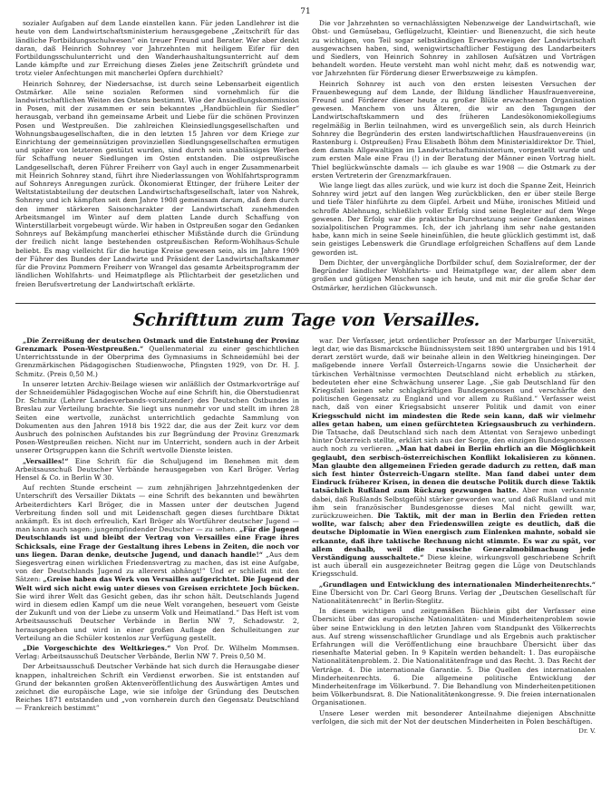71
sozialer Aufgaben auf dem Lande einstellen kann. Für jeden Landlehrer ist die heute von dem Landwirtschaftsministerium herausgegebene „Zeitschrift für das ländliche Fortbildungsschulwesen“ ein treuer Freund und Berater. Wer aber denkt daran, daß Heinrich Sohnrey vor Jahrzehnten mit heiligem Eifer für den Fortbildungsschulunterricht und den Wanderhaushaltungsunterricht auf dem Lande kämpfte und zur Erreichung dieses Zieles jene Zeitschrift gründete und trotz vieler Anfechtungen mit mancherlei Opfern durchhielt?
Heinrich Sohnrey, der Niedersachse, ist durch seine Lebensarbeit eigentlich Ostmärker. Alle seine sozialen Reformen sind vornehmlich für die landwirtschaftlichen Weiten des Ostens bestimmt. Wie der Ansiedlungskommission in Posen, mit der zusammen er sein bekanntes „Handbüchlein für Siedler“ herausgab, verband ihn gemeinsame Arbeit und Liebe für die schönen Provinzen Posen und Westpreußen. Die zahlreichen Kleinsiedlungsgesellschaften und Wohnungsbaugesellschaften, die in den letzten 15 Jahren vor dem Kriege zur Einrichtung der gemeinnützigen provinziellen Siedlungsgesellschaften ermutigen und später von letzteren gestützt wurden, sind durch sein unablässiges Werben für Schaffung neuer Siedlungen im Osten entstanden. Die ostpreußische Landgesellschaft, deren Führer Freiherr von Gayl auch in enger Zusammenarbeit mit Heinrich Sohnrey stand, führt ihre Niederlassungen von Wohlfahrtsprogramm auf Sohnreys Anregungen zurück. Ökonomierat Ettinger, der frühere Leiter der Weltstatistabteilung der deutschen Landwirtschaftsgesellschaft, later von Nahrek, Sohnrey und ich kämpften seit dem Jahre 1908 gemeinsam darum, daß dem durch den immer stärkeren Saisoncharakter der Landwirtschaft zunehmenden Arbeitsmangel im Winter auf dem platten Lande durch Schaffung von Winterstillarbeit vorgebeugt würde. Wir haben in Ostpreußen sogar den Gedanken Sohnreys auf Bekämpfung mancherlei ethischer Mißstände durch die Gründung der freilich nicht lange bestehenden ostpreußischen Reform-Wohlhaus-Schule beliebt. Es mag vielleicht für die heutige Kreise gewesen sein, als im Jahre 1909 der Führer des Bundes der Landwirte und Präsident der Landwirtschaftskammer für die Provinz Pommern Freiherr von Wrangel das gesamte Arbeitsprogramm der ländlichen Wohlfahrts- und Heimatpflege als Pflichtarbeit der gesetzlichen und freien Berufsvertretung der Landwirtschaft erklärte.
Die vor Jahrzehnten so vernachlässigten Nebenzweige der Landwirtschaft, wie Obst- und Gemüsebau, Geflügelzucht, Kleintier- und Bienenzucht, die sich heute zu wichtigen, von Teil sogar selbständigen Erwerbszweigen der Landwirtschaft ausgewachsen haben, sind, wenigwirtschaftlicher Festigung des Landarbeiters und Siedlers, von Heinrich Sohnrey in zahllosen Aufsätzen und Vorträgen behandelt worden. Heute versteht man wohl nicht mehr, daß es notwendig war, vor Jahrzehnten für Förderung dieser Erwerbszweige zu kämpfen.
Heinrich Sohnrey ist auch von den ersten leisesten Versuchen der Frauenbewegung auf dem Lande, der Bildung ländlicher Hausfrauenvereine, Freund und Förderer dieser heute zu großer Blüte erwachsenen Organisation gewesen. Manchem von uns Älteren, die wir an den Tagungen der Landwirtschaftskammern und des früheren Landesökonomiekollegiums regelmäßig in Berlin teilnahmen, wird es unvergeßlich sein, als durch Heinrich Sohnrey die Begründerin des ersten landwirtschaftlichen Hausfrauenvereins (in Rastenburg i. Ostpreußen) Frau Elisabeth Böhm dem Ministerialdirektor Dr. Thiel, dem damals Allgewaltigen im Landwirtschaftsministerium, vorgestellt wurde und zum ersten Male eine Frau (!) in der Beratung der Männer einen Vortrag hielt. Thiel beglückwünschte damals — ich glaube es war 1908 — die Ostmark zu der ersten Vertreterin der Grenzmarkfrauen.
Wie lange liegt das alles zurück, und wie kurz ist doch die Spanne Zeit, Heinrich Sohnrey wird jetzt auf den langen Weg zurückblicken, den er über steile Berge und tiefe Täler hinführte zu dem Gipfel. Arbeit und Mühe, ironisches Mitleid und schroffe Ablehnung, schließlich voller Erfolg sind seine Begleiter auf dem Wege gewesen. Der Erfolg war die praktische Durchsetzung seiner Gedanken, seines sozialpolitischen Programmes. Ich, der ich jahrlang ihm sehr nahe gestanden habe, kann mich in seine Seele hineinfühlen, die heute glücklich gestimmt ist, daß sein geistiges Lebenswerk die Grundlage erfolgreichen Schaffens auf dem Lande geworden ist.
Dem Dichter, der unvergängliche Dorfbilder schuf, dem Sozialreformer, der der Begründer ländlicher Wohlfahrts- und Heimatpflege war, der allem aber dem großen und gütigen Menschen sage ich heute, und mit mir die große Schar der Ostmärker, herzlichen Glückwunsch.
Schrifttum zum Tage von Versailles.
„Die Zerreißung der deutschen Ostmark und die Entstehung der Provinz Grenzmark Posen-Westpreußen.“ Quellenmaterial zu einer geschichtlichen Unterrichtsstunde in der Oberprima des Gymnasiums in Schneidemühl bei der Grenzmärkischen Pädagogischen Studienwoche, Pfingsten 1929, von Dr. H. J. Schmitz. (Preis 0,50 M.)
In unserer letzten Archiv-Beilage wiesen wir anläßlich der Ostmarkvorträge auf der Schneidemühler Pädagogischen Woche auf eine Schrift hin, die Oberstudienrat Dr. Schmitz (Lehrer Landesverbands-vorsitzender) des Deutschen Ostbundes in Breslau zur Verteilung brachte. Sie liegt uns nunmehr vor und stellt im ihren 28 Seiten eine wertvolle, zunächst unterrichtlich gedachte Sammlung von Dokumenten aus den Jahren 1918 bis 1922 dar, die aus der Zeit kurz vor dem Ausbruch des polnischen Aufstandes bis zur Begründung der Provinz Grenzmark Posen-Westpreußen reichen. Nicht nur im Unterricht, sondern auch in der Arbeit unserer Ortsgruppen kann die Schrift wertvolle Dienste leisten.
„Versailles!“ Eine Schrift für die Schuljugend im Benehmen mit dem Arbeitsausschuß Deutscher Verbände herausgegeben von Karl Bröger. Verlag Hensel & Co. in Berlin W 30.
Auf rechten Stunde erscheint — zum zehnjährigen Jahrzehntgedenken der Unterschrift des Versailler Diktats — eine Schrift des bekannten und bewährten Arbeiterdichters Karl Bröger, die in Massen unter der deutschen Jugend Verbreitung finden soll und mit Leidenschaft gegen dieses furchtbare Diktat ankämpft. Es ist doch erfreulich, Karl Bröger als Wortführer deutscher Jugend — man kann auch sagen: jungempfindender Deutscher — zu sehen. „Für die Jugend Deutschlands ist und bleibt der Vertrag von Versailles eine Frage ihres Schicksals, eine Frage der Gestaltung ihres Lebens in Zeiten, die noch vor uns liegen. Daran denke, deutsche Jugend, und danach handle!“ „Aus dem Siegesvertrag einen wirklichen Friedensvertrag zu machen, das ist eine Aufgabe, von der Deutschlands Jugend zu allererst abhängt!“ Und er schließt mit den Sätzen: „Greise haben das Werk von Versailles aufgerichtet. Die Jugend der Welt wird sich nicht ewig unter dieses von Greisen errichtete Joch bücken. Sie wird ihrer Welt das Gesicht geben, das ihr schon hält. Deutschlands Jugend wird in diesem edlen Kampf um die neue Welt vorangehen, beseuert vom Geiste der Zukunft und von der Liebe zu unserm Volk und Heimatland.“ Das Heft ist vom Arbeitsausschuß Deutscher Verbände in Berlin NW 7, Schadowstr. 2, herausgegeben und wird in einer großen Auflage den Schulleitungen zur Verteilung an die Schüler kostenlos zur Verfügung gestellt.
„Die Vorgeschichte des Weltkrieges.“ Von Prof. Dr. Wilhelm Mommsen. Verlag: Arbeitsausschuß Deutscher Verbände, Berlin NW 7. Preis 0,50 M.
Der Arbeitsausschuß Deutscher Verbände hat sich durch die Herausgabe dieser knappen, inhaltreichen Schrift ein Verdienst erworben. Sie ist entstanden auf Grund der bekannten großen Aktenveröffentlichung des Auswärtigen Amtes und zeichnet die europäische Lage, wie sie infolge der Gründung des Deutschen Reiches 1871 entstanden und „von vornherein durch den Gegensatz Deutschland — Frankreich bestimmt“
war. Der Verfasser, jetzt ordentlicher Professor an der Marburger Universität, legt dar, wie das Bismarcksche Bündnissystem seit 1890 untergraben und bis 1914 derart zerstört wurde, daß wir beinahe allein in den Weltkrieg hineingingen. Der maßgebende innere Verfall Österreich-Ungarns sowie die Unsicherheit der türkischen Verhältnisse vermochten Deutschland nicht erheblich zu stärken, bedeuteten eher eine Schwächung unserer Lage. „Sie gab Deutschland für den Kriegsfall keinen sehr schlagkräftigen Bundesgenossen und verschärfte den politischen Gegensatz zu England und vor allem zu Rußland.“ Verfasser weist nach, daß von einer Kriegsabsicht unserer Politik und damit von einer Kriegsschuld nicht im mindesten die Rede sein kann, daß wir vielmehr alles getan haben, um einen gefürchteten Kriegsausbruch zu verhindern. Die Tatsache, daß Deutschland sich nach dem Attentat von Serajewo unbedingt hinter Österreich stellte, erklärt sich aus der Sorge, den einzigen Bundesgenossen auch noch zu verlieren. „Man hat dabei in Berlin ehrlich an die Möglichkeit geglaubt, den serbisch-österreichischen Konflikt lokalisieren zu können. Man glaubte den allgemeinen Frieden gerade dadurch zu retten, daß man sich fest hinter Österreich-Ungarn stellte. Man fand dabei unter dem Eindruck früherer Krisen, in denen die deutsche Politik durch diese Taktik tatsächlich Rußland zum Rückzug gezwungen hatte. Aber man verkannte dabei, daß Rußlands Selbstgefühl stärker geworden war, und daß Rußland und mit ihm sein französischer Bundesgenosse dieses Mal nicht gewillt war, zurückzuweichen. Die Taktik, mit der man in Berlin den Frieden retten wollte, war falsch; aber den Friedenswillen zeigte es deutlich, daß die deutsche Diplomatie in Wien energisch zum Einlenken mahnte, sobald sie erkannte, daß ihre taktische Rechnung nicht stimmte. Es war zu spät, vor allem deshalb, weil die russische Generalmobilmachung jede Verständigung ausschaltete.“ Diese kleine, wirkungsvoll geschriebene Schrift ist auch überall ein ausgezeichneter Beitrag gegen die Lüge von Deutschlands Kriegsschuld.
„Grundlagen und Entwicklung des internationalen Minderheitenrechts.“ Eine Übersicht von Dr. Carl Georg Bruns. Verlag der „Deutschen Gesellschaft für Nationalitätenrecht“ in Berlin-Steglitz.
In diesem wichtigen und zeitgemäßen Büchlein gibt der Verfasser eine Übersicht über das europäische Nationalitäten- und Minderheitenproblem sowie über seine Entwicklung in den letzten Jahren vom Standpunkt des Völkerrechts aus. Auf streng wissenschaftlicher Grundlage und als Ergebnis auch praktischer Erfahrungen will die Veröffentlichung eine brauchbare Übersicht über das riesenhafte Material geben. In 9 Kapiteln werden behandelt: 1. Das europäische Nationalitätenproblem. 2. Die Nationalitätenfrage und das Recht. 3. Das Recht der Verträge. 4. Die internationale Garantie. 5. Die Quellen des internationalen Minderheitenrechts. 6. Die allgemeine politische Entwicklung der Minderheitenfrage im Völkerbund. 7. Die Behandlung von Minderheitenpetitionen beim Völkerbundsrat. 8. Die Nationalitätenkongresse. 9. Die freien internationalen Organisationen.
Unsere Leser werden mit besonderer Anteilnahme diejenigen Abschnitte verfolgen, die sich mit der Not der deutschen Minderheiten in Polen beschäftigen.
Dr. V.